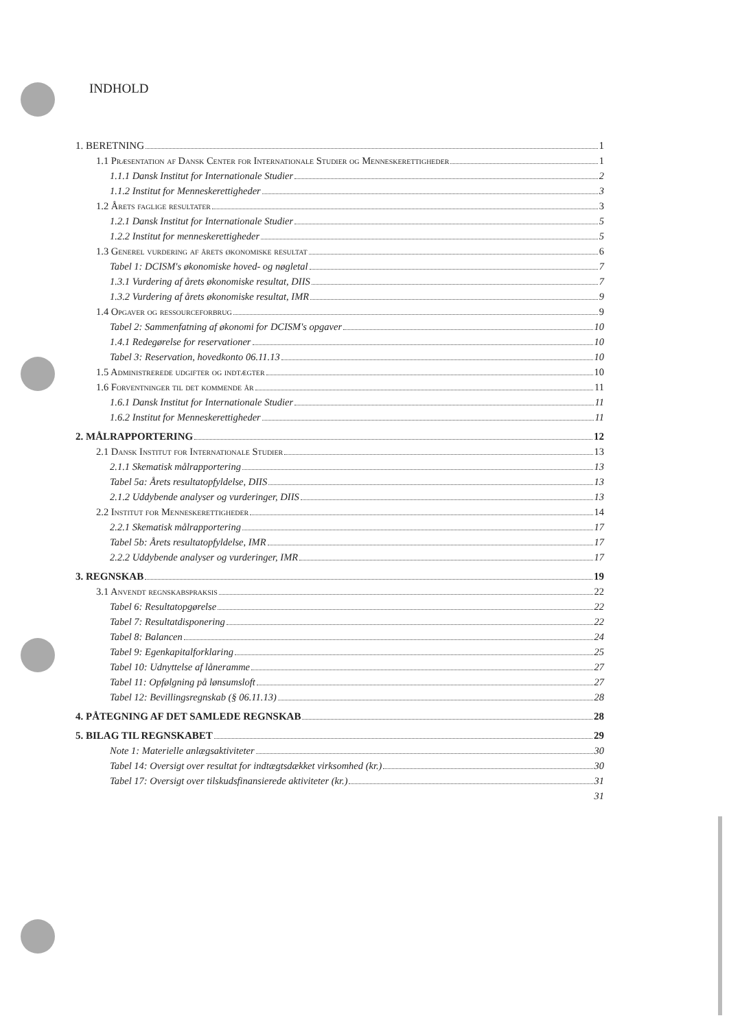INDHOLD
1. BERETNING 1
1.1 Præsentation af Dansk Center for Internationale Studier og Menneskerettigheder 1
1.1.1 Dansk Institut for Internationale Studier 2
1.1.2 Institut for Menneskerettigheder 3
1.2 Årets faglige resultater 3
1.2.1 Dansk Institut for Internationale Studier 5
1.2.2 Institut for menneskerettigheder 5
1.3 Generel vurdering af årets økonomiske resultat 6
Tabel 1: DCISM's økonomiske hoved- og nøgletal 7
1.3.1 Vurdering af årets økonomiske resultat, DIIS 7
1.3.2 Vurdering af årets økonomiske resultat, IMR 9
1.4 Opgaver og ressourceforbrug 9
Tabel 2: Sammenfatning af økonomi for DCISM's opgaver 10
1.4.1 Redegørelse for reservationer 10
Tabel 3: Reservation, hovedkonto 06.11.13 10
1.5 Administrerede udgifter og indtægter 10
1.6 Forventninger til det kommende år 11
1.6.1 Dansk Institut for Internationale Studier 11
1.6.2 Institut for Menneskerettigheder 11
2. MÅLRAPPORTERING 12
2.1 Dansk Institut for Internationale Studier 13
2.1.1 Skematisk målrapportering 13
Tabel 5a: Årets resultatopfyldelse, DIIS 13
2.1.2 Uddybende analyser og vurderinger, DIIS 13
2.2 Institut for Menneskerettigheder 14
2.2.1 Skematisk målrapportering 17
Tabel 5b: Årets resultatopfyldelse, IMR 17
2.2.2 Uddybende analyser og vurderinger, IMR 17
3. REGNSKAB 19
3.1 Anvendt regnskabspraksis 22
Tabel 6: Resultatopgørelse 22
Tabel 7: Resultatdisponering 22
Tabel 8: Balancen 24
Tabel 9: Egenkapitalforklaring 25
Tabel 10: Udnyttelse af låneramme 27
Tabel 11: Opfølgning på lønsumsloft 27
Tabel 12: Bevillingsregnskab (§ 06.11.13) 28
4. PÅTEGNING AF DET SAMLEDE REGNSKAB 28
5. BILAG TIL REGNSKABET 29
Note 1: Materielle anlægsaktiviteter 30
Tabel 14: Oversigt over resultat for indtægtsdækket virksomhed (kr.) 30
Tabel 17: Oversigt over tilskudsfinansierede aktiviteter (kr.) 31
31